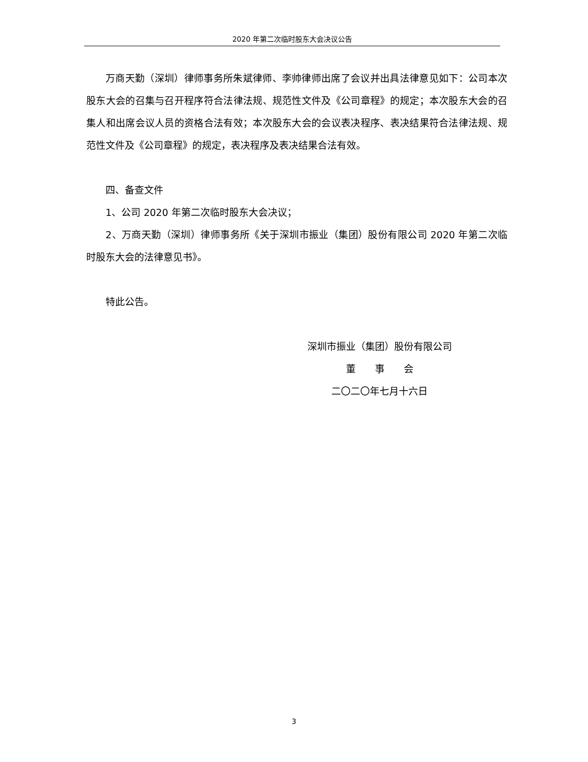2020 年第二次临时股东大会决议公告
万商天勤（深圳）律师事务所朱斌律师、李帅律师出席了会议并出具法律意见如下：公司本次股东大会的召集与召开程序符合法律法规、规范性文件及《公司章程》的规定；本次股东大会的召集人和出席会议人员的资格合法有效；本次股东大会的会议表决程序、表决结果符合法律法规、规范性文件及《公司章程》的规定，表决程序及表决结果合法有效。
四、备查文件
1、公司 2020 年第二次临时股东大会决议；
2、万商天勤（深圳）律师事务所《关于深圳市振业（集团）股份有限公司 2020 年第二次临时股东大会的法律意见书》。
特此公告。
深圳市振业（集团）股份有限公司
董　　事　　会
二〇二〇年七月十六日
3